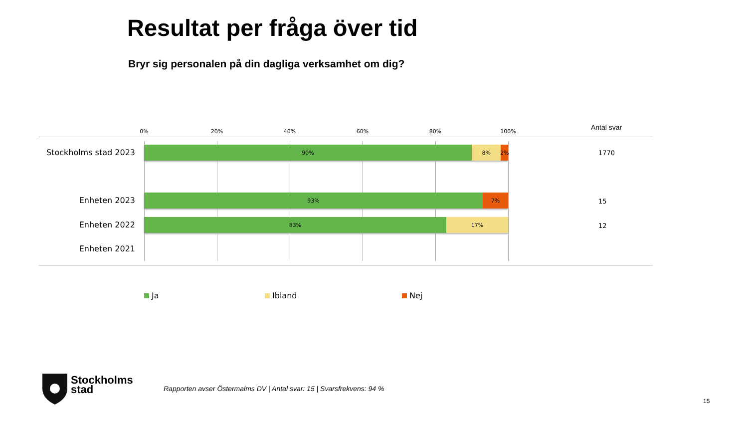Resultat per fråga över tid
Bryr sig personalen på din dagliga verksamhet om dig?
0% 20% 40% 60% 80% 100% Antal svar
Stockholms stad 2023
90% 8% 2%
1770
Enheten 2023
93% 7%
15
Enheten 2022
83% 17%
12
Enheten 2021
Ja Ibland Nej
Stockholms
stad
Rapporten avser Östermalms DV | Antal svar: 15 | Svarsfrekvens: 94 %
15